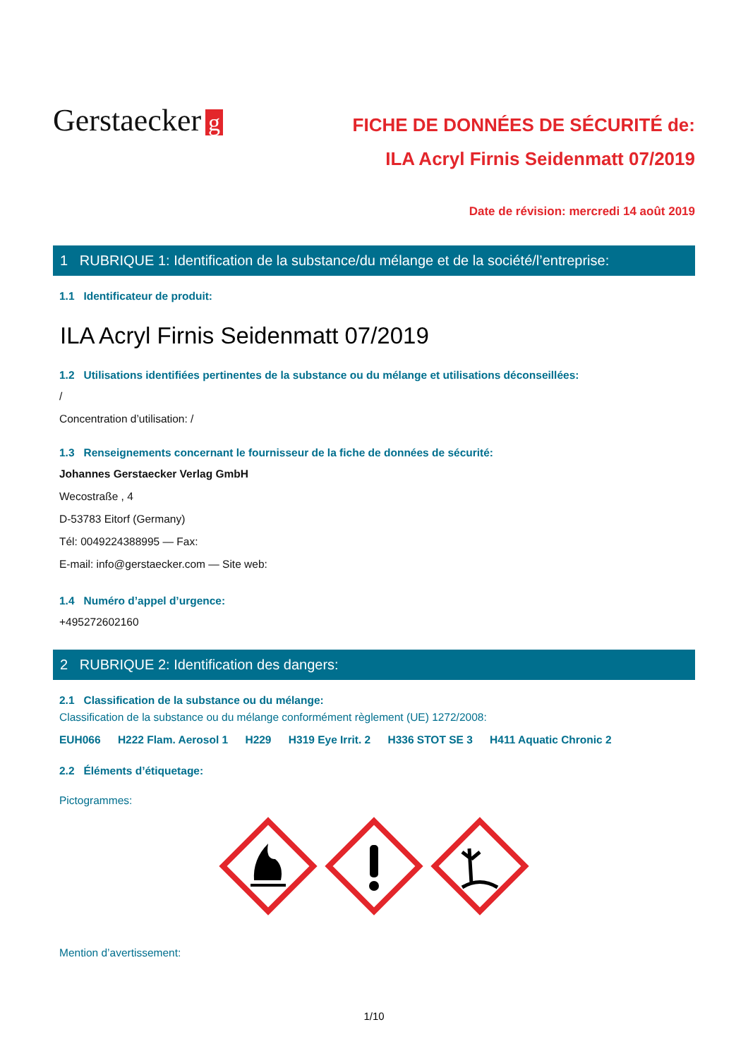Gerstaecker g
FICHE DE DONNÉES DE SÉCURITÉ de:
ILA Acryl Firnis Seidenmatt 07/2019
Date de révision: mercredi 14 août 2019
1 RUBRIQUE 1: Identification de la substance/du mélange et de la société/l’entreprise:
1.1 Identificateur de produit:
ILA Acryl Firnis Seidenmatt 07/2019
1.2 Utilisations identifiées pertinentes de la substance ou du mélange et utilisations déconseillées:
/
Concentration d’utilisation: /
1.3 Renseignements concernant le fournisseur de la fiche de données de sécurité:
Johannes Gerstaecker Verlag GmbH
Wecostraße , 4
D-53783 Eitorf (Germany)
Tél: 0049224388995 — Fax:
E-mail: info@gerstaecker.com — Site web:
1.4 Numéro d’appel d’urgence:
+495272602160
2 RUBRIQUE 2: Identification des dangers:
2.1 Classification de la substance ou du mélange:
Classification de la substance ou du mélange conformément règlement (UE) 1272/2008:
EUH066 H222 Flam. Aerosol 1 H229 H319 Eye Irrit. 2 H336 STOT SE 3 H411 Aquatic Chronic 2
2.2 Éléments d’étiquetage:
Pictogrammes:
Mention d’avertissement:
1/10